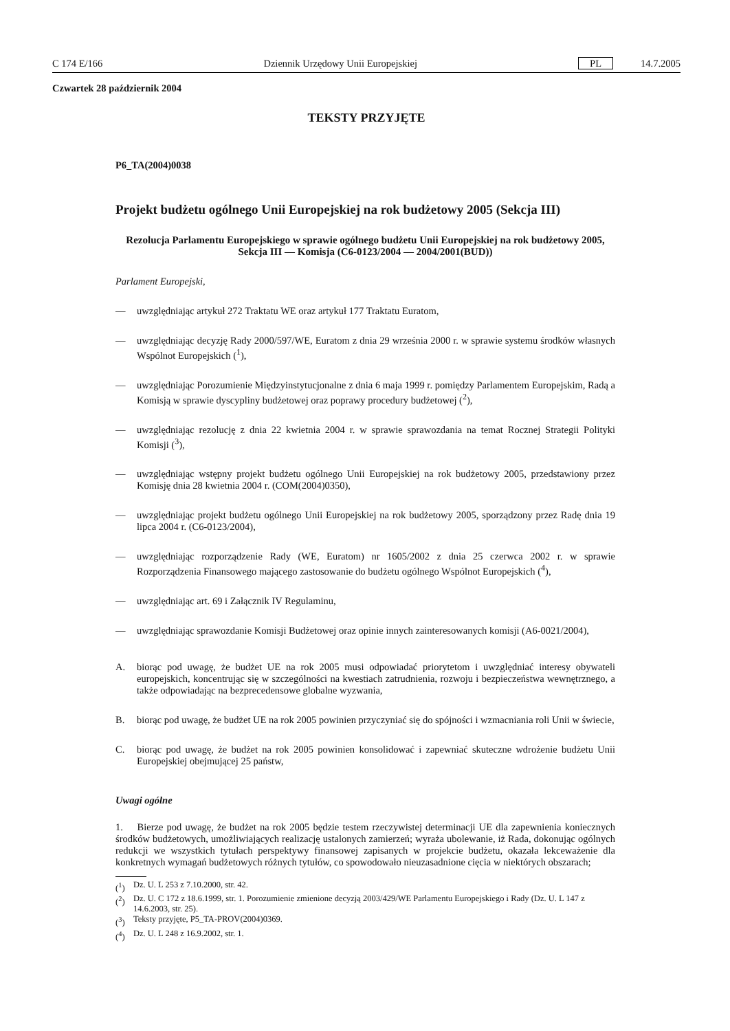C 174 E/166 Dziennik Urzędowy Unii Europejskiej PL 14.7.2005
Czwartek 28 październik 2004
TEKSTY PRZYJĘTE
P6_TA(2004)0038
Projekt budżetu ogólnego Unii Europejskiej na rok budżetowy 2005 (Sekcja III)
Rezolucja Parlamentu Europejskiego w sprawie ogólnego budżetu Unii Europejskiej na rok budżetowy 2005, Sekcja III — Komisja (C6-0123/2004 — 2004/2001(BUD))
Parlament Europejski,
— uwzględniając artykuł 272 Traktatu WE oraz artykuł 177 Traktatu Euratom,
— uwzględniając decyzję Rady 2000/597/WE, Euratom z dnia 29 września 2000 r. w sprawie systemu środków własnych Wspólnot Europejskich (<sup>1</sup>),
— uwzględniając Porozumienie Międzyinstytucjonalne z dnia 6 maja 1999 r. pomiędzy Parlamentem Europejskim, Radą a Komisją w sprawie dyscypliny budżetowej oraz poprawy procedury budżetowej (<sup>2</sup>),
— uwzględniając rezolucję z dnia 22 kwietnia 2004 r. w sprawie sprawozdania na temat Rocznej Strategii Polityki Komisji (<sup>3</sup>),
— uwzględniając wstępny projekt budżetu ogólnego Unii Europejskiej na rok budżetowy 2005, przedstawiony przez Komisję dnia 28 kwietnia 2004 r. (COM(2004)0350),
— uwzględniając projekt budżetu ogólnego Unii Europejskiej na rok budżetowy 2005, sporządzony przez Radę dnia 19 lipca 2004 r. (C6-0123/2004),
— uwzględniając rozporządzenie Rady (WE, Euratom) nr 1605/2002 z dnia 25 czerwca 2002 r. w sprawie Rozporządzenia Finansowego mającego zastosowanie do budżetu ogólnego Wspólnot Europejskich (<sup>4</sup>),
— uwzględniając art. 69 i Załącznik IV Regulaminu,
— uwzględniając sprawozdanie Komisji Budżetowej oraz opinie innych zainteresowanych komisji (A6-0021/2004),
A. biorąc pod uwagę, że budżet UE na rok 2005 musi odpowiadać priorytetom i uwzględniać interesy obywateli europejskich, koncentrując się w szczególności na kwestiach zatrudnienia, rozwoju i bezpieczeństwa wewnętrznego, a także odpowiadając na bezprecedensowe globalne wyzwania,
B. biorąc pod uwagę, że budżet UE na rok 2005 powinien przyczyniać się do spójności i wzmacniania roli Unii w świecie,
C. biorąc pod uwagę, że budżet na rok 2005 powinien konsolidować i zapewniać skuteczne wdrożenie budżetu Unii Europejskiej obejmującej 25 państw,
Uwagi ogólne
1. Bierze pod uwagę, że budżet na rok 2005 będzie testem rzeczywistej determinacji UE dla zapewnienia koniecznych środków budżetowych, umożliwiających realizację ustalonych zamierzeń; wyraża ubolewanie, iż Rada, dokonując ogólnych redukcji we wszystkich tytułach perspektywy finansowej zapisanych w projekcie budżetu, okazała lekceważenie dla konkretnych wymagań budżetowych różnych tytułów, co spowodowało nieuzasadnione cięcia w niektórych obszarach;
(<sup>1</sup>) Dz. U. L 253 z 7.10.2000, str. 42.
(<sup>2</sup>) Dz. U. C 172 z 18.6.1999, str. 1. Porozumienie zmienione decyzją 2003/429/WE Parlamentu Europejskiego i Rady (Dz. U. L 147 z 14.6.2003, str. 25).
(<sup>3</sup>) Teksty przyjęte, P5_TA-PROV(2004)0369.
(<sup>4</sup>) Dz. U. L 248 z 16.9.2002, str. 1.